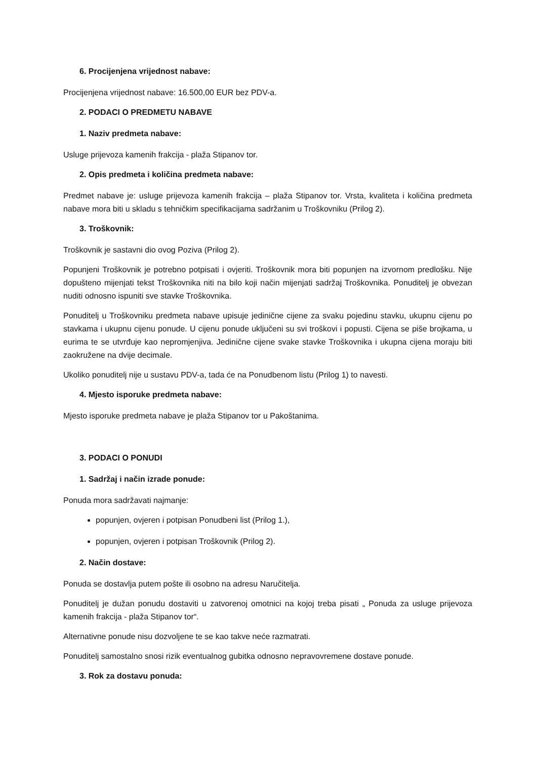6. Procijenjena vrijednost nabave:
Procijenjena vrijednost nabave: 16.500,00 EUR bez PDV-a.
2. PODACI O PREDMETU NABAVE
1. Naziv predmeta nabave:
Usluge prijevoza kamenih frakcija - plaža Stipanov tor.
2. Opis predmeta i količina predmeta nabave:
Predmet nabave je: usluge prijevoza kamenih frakcija – plaža Stipanov tor. Vrsta, kvaliteta i količina predmeta nabave mora biti u skladu s tehničkim specifikacijama sadržanim u Troškovniku (Prilog 2).
3. Troškovnik:
Troškovnik je sastavni dio ovog Poziva (Prilog 2).
Popunjeni Troškovnik je potrebno potpisati i ovjeriti. Troškovnik mora biti popunjen na izvornom predlošku. Nije dopušteno mijenjati tekst Troškovnika niti na bilo koji način mijenjati sadržaj Troškovnika. Ponuditelj je obvezan nuditi odnosno ispuniti sve stavke Troškovnika.
Ponuditelj u Troškovniku predmeta nabave upisuje jedinične cijene za svaku pojedinu stavku, ukupnu cijenu po stavkama i ukupnu cijenu ponude. U cijenu ponude uključeni su svi troškovi i popusti. Cijena se piše brojkama, u eurima te se utvrđuje kao nepromjenjiva. Jedinične cijene svake stavke Troškovnika i ukupna cijena moraju biti zaokružene na dvije decimale.
Ukoliko ponuditelj nije u sustavu PDV-a, tada će na Ponudbenom listu (Prilog 1) to navesti.
4. Mjesto isporuke predmeta nabave:
Mjesto isporuke predmeta nabave je plaža Stipanov tor u Pakoštanima.
3. PODACI O PONUDI
1. Sadržaj i način izrade ponude:
Ponuda mora sadržavati najmanje:
popunjen, ovjeren i potpisan Ponudbeni list (Prilog 1.),
popunjen, ovjeren i potpisan Troškovnik (Prilog 2).
2. Način dostave:
Ponuda se dostavlja putem pošte ili osobno na adresu Naručitelja.
Ponuditelj je dužan ponudu dostaviti u zatvorenoj omotnici na kojoj treba pisati „ Ponuda za usluge prijevoza kamenih frakcija - plaža Stipanov tor“.
Alternativne ponude nisu dozvoljene te se kao takve neće razmatrati.
Ponuditelj samostalno snosi rizik eventualnog gubitka odnosno nepravovremene dostave ponude.
3. Rok za dostavu ponuda: